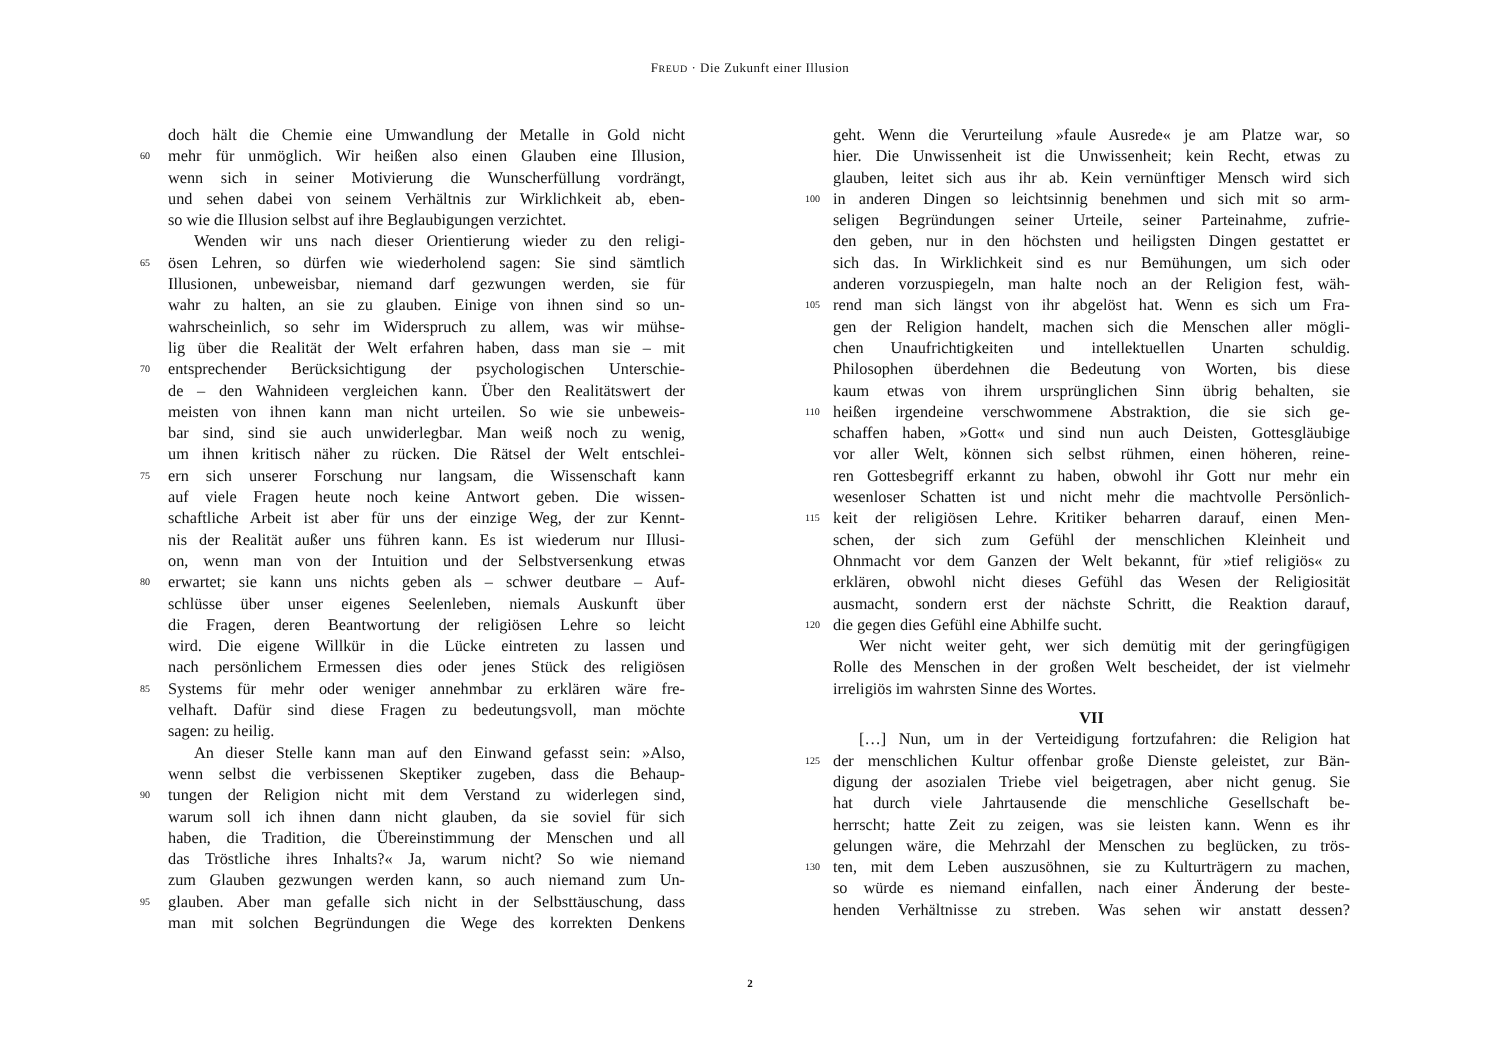FREUD · Die Zukunft einer Illusion
doch hält die Chemie eine Umwandlung der Metalle in Gold nicht
60 mehr für unmöglich. Wir heißen also einen Glauben eine Illusion,
wenn sich in seiner Motivierung die Wunscherfüllung vordrängt,
und sehen dabei von seinem Verhältnis zur Wirklichkeit ab, eben-
so wie die Illusion selbst auf ihre Beglaubigungen verzichtet.
Wenden wir uns nach dieser Orientierung wieder zu den religi-
65 ösen Lehren, so dürfen wie wiederholend sagen: Sie sind sämtlich
Illusionen, unbeweisbar, niemand darf gezwungen werden, sie für
wahr zu halten, an sie zu glauben. Einige von ihnen sind so un-
wahrscheinlich, so sehr im Widerspruch zu allem, was wir mühse-
lig über die Realität der Welt erfahren haben, dass man sie – mit
70 entsprechender Berücksichtigung der psychologischen Unterschie-
de – den Wahnideen vergleichen kann. Über den Realitätswert der
meisten von ihnen kann man nicht urteilen. So wie sie unbeweis-
bar sind, sind sie auch unwiderlegbar. Man weiß noch zu wenig,
um ihnen kritisch näher zu rücken. Die Rätsel der Welt entschlei-
75 ern sich unserer Forschung nur langsam, die Wissenschaft kann
auf viele Fragen heute noch keine Antwort geben. Die wissen-
schaftliche Arbeit ist aber für uns der einzige Weg, der zur Kennt-
nis der Realität außer uns führen kann. Es ist wiederum nur Illusi-
on, wenn man von der Intuition und der Selbstversenkung etwas
80 erwartet; sie kann uns nichts geben als – schwer deutbare – Auf-
schlüsse über unser eigenes Seelenleben, niemals Auskunft über
die Fragen, deren Beantwortung der religiösen Lehre so leicht
wird. Die eigene Willkür in die Lücke eintreten zu lassen und
nach persönlichem Ermessen dies oder jenes Stück des religiösen
85 Systems für mehr oder weniger annehmbar zu erklären wäre fre-
velhaft. Dafür sind diese Fragen zu bedeutungsvoll, man möchte
sagen: zu heilig.
An dieser Stelle kann man auf den Einwand gefasst sein: »Also,
wenn selbst die verbissenen Skeptiker zugeben, dass die Behaup-
90 tungen der Religion nicht mit dem Verstand zu widerlegen sind,
warum soll ich ihnen dann nicht glauben, da sie soviel für sich
haben, die Tradition, die Übereinstimmung der Menschen und all
das Tröstliche ihres Inhalts?« Ja, warum nicht? So wie niemand
zum Glauben gezwungen werden kann, so auch niemand zum Un-
95 glauben. Aber man gefalle sich nicht in der Selbsttäuschung, dass
man mit solchen Begründungen die Wege des korrekten Denkens
geht. Wenn die Verurteilung »faule Ausrede« je am Platze war, so
hier. Die Unwissenheit ist die Unwissenheit; kein Recht, etwas zu
glauben, leitet sich aus ihr ab. Kein vernünftiger Mensch wird sich
100 in anderen Dingen so leichtsinnig benehmen und sich mit so arm-
seligen Begründungen seiner Urteile, seiner Parteinahme, zufrie-
den geben, nur in den höchsten und heiligsten Dingen gestattet er
sich das. In Wirklichkeit sind es nur Bemühungen, um sich oder
anderen vorzuspiegeln, man halte noch an der Religion fest, wäh-
105 rend man sich längst von ihr abgelöst hat. Wenn es sich um Fra-
gen der Religion handelt, machen sich die Menschen aller mögli-
chen Unaufrichtigkeiten und intellektuellen Unarten schuldig.
Philosophen überdehnen die Bedeutung von Worten, bis diese
kaum etwas von ihrem ursprünglichen Sinn übrig behalten, sie
110 heißen irgendeine verschwommene Abstraktion, die sie sich ge-
schaffen haben, »Gott« und sind nun auch Deisten, Gottesgläubige
vor aller Welt, können sich selbst rühmen, einen höheren, reine-
ren Gottesbegriff erkannt zu haben, obwohl ihr Gott nur mehr ein
wesenloser Schatten ist und nicht mehr die machtvolle Persönlich-
115 keit der religiösen Lehre. Kritiker beharren darauf, einen Men-
schen, der sich zum Gefühl der menschlichen Kleinheit und
Ohnmacht vor dem Ganzen der Welt bekannt, für »tief religiös« zu
erklären, obwohl nicht dieses Gefühl das Wesen der Religiosität
ausmacht, sondern erst der nächste Schritt, die Reaktion darauf,
120 die gegen dies Gefühl eine Abhilfe sucht.
Wer nicht weiter geht, wer sich demütig mit der geringfügigen
Rolle des Menschen in der großen Welt bescheidet, der ist vielmehr
irreligiös im wahrsten Sinne des Wortes.
VII
[…] Nun, um in der Verteidigung fortzufahren: die Religion hat
125 der menschlichen Kultur offenbar große Dienste geleistet, zur Bän-
digung der asozialen Triebe viel beigetragen, aber nicht genug. Sie
hat durch viele Jahrtausende die menschliche Gesellschaft be-
herrscht; hatte Zeit zu zeigen, was sie leisten kann. Wenn es ihr
gelungen wäre, die Mehrzahl der Menschen zu beglücken, zu trös-
130 ten, mit dem Leben auszusöhnen, sie zu Kulturträgern zu machen,
so würde es niemand einfallen, nach einer Änderung der beste-
henden Verhältnisse zu streben. Was sehen wir anstatt dessen?
2